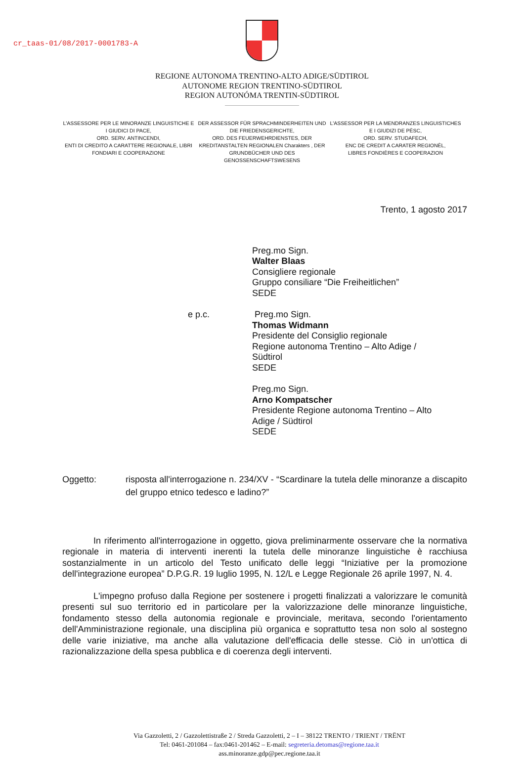cr_taas-01/08/2017-0001783-A
REGIONE AUTONOMA TRENTINO-ALTO ADIGE/SÜDTIROL
AUTONOME REGION TRENTINO-SÜDTIROL
REGION AUTONÓMA TRENTIN-SÜDTIROL
L'ASSESSORE PER LE MINORANZE LINGUISTICHE E I GIUDICI DI PACE,
ORD. SERV. ANTINCENDI,
ENTI DI CREDITO A CARATTERE REGIONALE, LIBRI FONDIARI E COOPERAZIONE
DER ASSESSOR FÜR SPRACHMINDERHEITEN UND DIE FRIEDENSGERICHTE,
ORD. DES FEUERWEHRDIENSTES, DER KREDITANSTALTEN REGIONALEN Charakters , DER GRUNDBÜCHER UND DES GENOSSENSCHAFTSWESENS
L'ASSESSOR PER LA MENDRANZES LINGUISTICHES E I GIUDIZI DE PÈSC,
ORD. SERV. STUDAFECH,
ENC DE CREDIT A CARATER REGIONÈL,
LIBRES FONDIÈRES E COOPERAZION
Trento, 1 agosto 2017
Preg.mo Sign.
Walter Blaas
Consigliere regionale
Gruppo consiliare “Die Freiheitlichen”
SEDE
e p.c. Preg.mo Sign.
Thomas Widmann
Presidente del Consiglio regionale
Regione autonoma Trentino – Alto Adige /
Südtirol
SEDE
Preg.mo Sign.
Arno Kompatscher
Presidente Regione autonoma Trentino – Alto
Adige / Südtirol
SEDE
Oggetto: risposta all'interrogazione n. 234/XV - “Scardinare la tutela delle minoranze a discapito del gruppo etnico tedesco e ladino?”
In riferimento all'interrogazione in oggetto, giova preliminarmente osservare che la normativa regionale in materia di interventi inerenti la tutela delle minoranze linguistiche è racchiusa sostanzialmente in un articolo del Testo unificato delle leggi “Iniziative per la promozione dell'integrazione europea” D.P.G.R. 19 luglio 1995, N. 12/L e Legge Regionale 26 aprile 1997, N. 4.
L'impegno profuso dalla Regione per sostenere i progetti finalizzati a valorizzare le comunità presenti sul suo territorio ed in particolare per la valorizzazione delle minoranze linguistiche, fondamento stesso della autonomia regionale e provinciale, meritava, secondo l'orientamento dell'Amministrazione regionale, una disciplina più organica e soprattutto tesa non solo al sostegno delle varie iniziative, ma anche alla valutazione dell'efficacia delle stesse. Ciò in un'ottica di razionalizzazione della spesa pubblica e di coerenza degli interventi.
Via Gazzoletti, 2 / Gazzolettistraße 2 / Streda Gazzoletti, 2 – I – 38122 TRENTO / TRIENT / TRËNT
Tel: 0461-201084 – fax:0461-201462 – E-mail: segreteria.detomas@regione.taa.it
ass.minoranze.gdp@pec.regione.taa.it